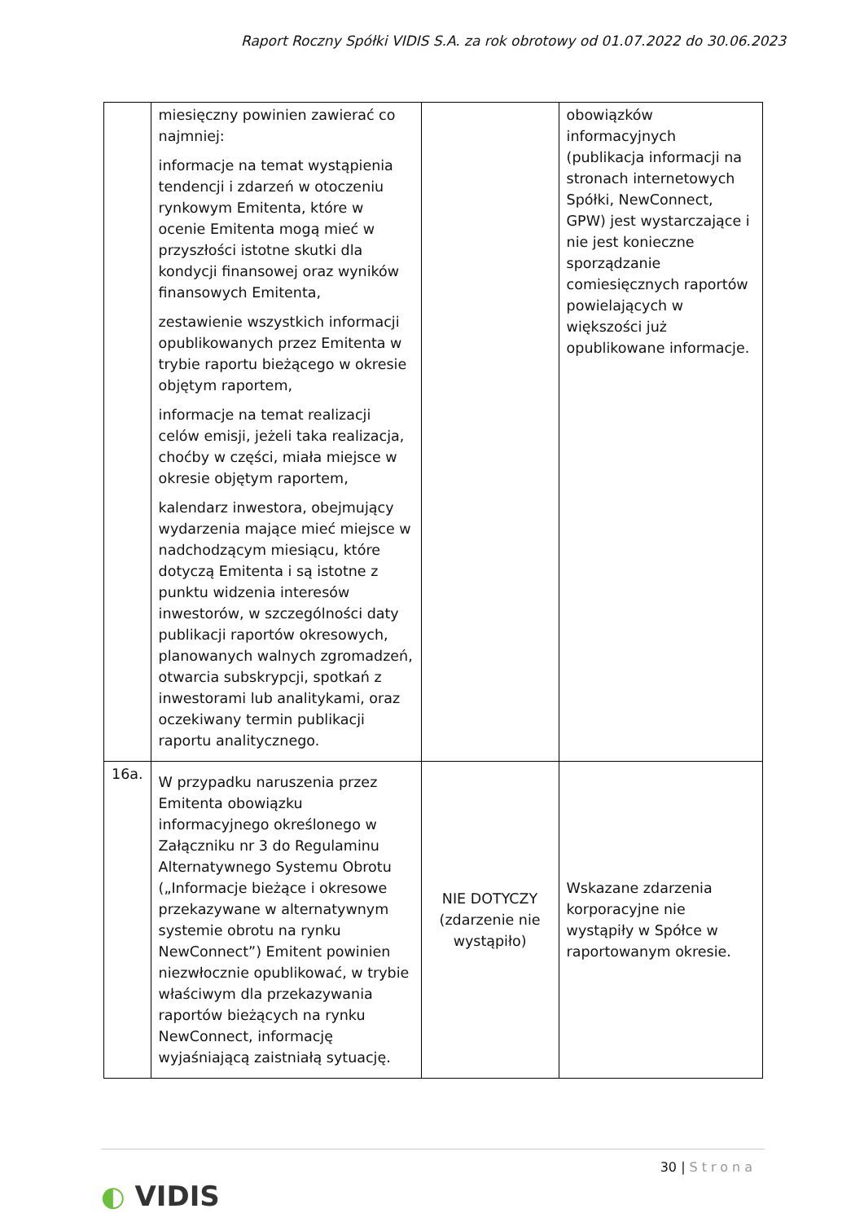Raport Roczny Spółki VIDIS S.A. za rok obrotowy od 01.07.2022 do 30.06.2023
| | miesięczny powinien zawierać co najmniej: informacje na temat wystąpienia tendencji i zdarzeń w otoczeniu rynkowym Emitenta, które w ocenie Emitenta mogą mieć w przyszłości istotne skutki dla kondycji finansowej oraz wyników finansowych Emitenta, zestawienie wszystkich informacji opublikowanych przez Emitenta w trybie raportu bieżącego w okresie objętym raportem, informacje na temat realizacji celów emisji, jeżeli taka realizacja, choćby w części, miała miejsce w okresie objętym raportem, kalendarz inwestora, obejmujący wydarzenia mające mieć miejsce w nadchodzącym miesiącu, które dotyczą Emitenta i są istotne z punktu widzenia interesów inwestorów, w szczególności daty publikacji raportów okresowych, planowanych walnych zgromadzeń, otwarcia subskrypcji, spotkań z inwestorami lub analitykami, oraz oczekiwany termin publikacji raportu analitycznego. | | obowiązków informacyjnych (publikacja informacji na stronach internetowych Spółki, NewConnect, GPW) jest wystarczające i nie jest konieczne sporządzanie comiesięcznych raportów powielających w większości już opublikowane informacje. |
| 16a. | W przypadku naruszenia przez Emitenta obowiązku informacyjnego określonego w Załączniku nr 3 do Regulaminu Alternatywnego Systemu Obrotu („Informacje bieżące i okresowe przekazywane w alternatywnym systemie obrotu na rynku NewConnect”) Emitent powinien niezwłocznie opublikować, w trybie właściwym dla przekazywania raportów bieżących na rynku NewConnect, informację wyjaśniającą zaistniałą sytuację. | NIE DOTYCZY (zdarzenie nie wystąpiło) | Wskazane zdarzenia korporacyjne nie wystąpiły w Spółce w raportowanym okresie. |
30 | Strona
◐ VIDIS